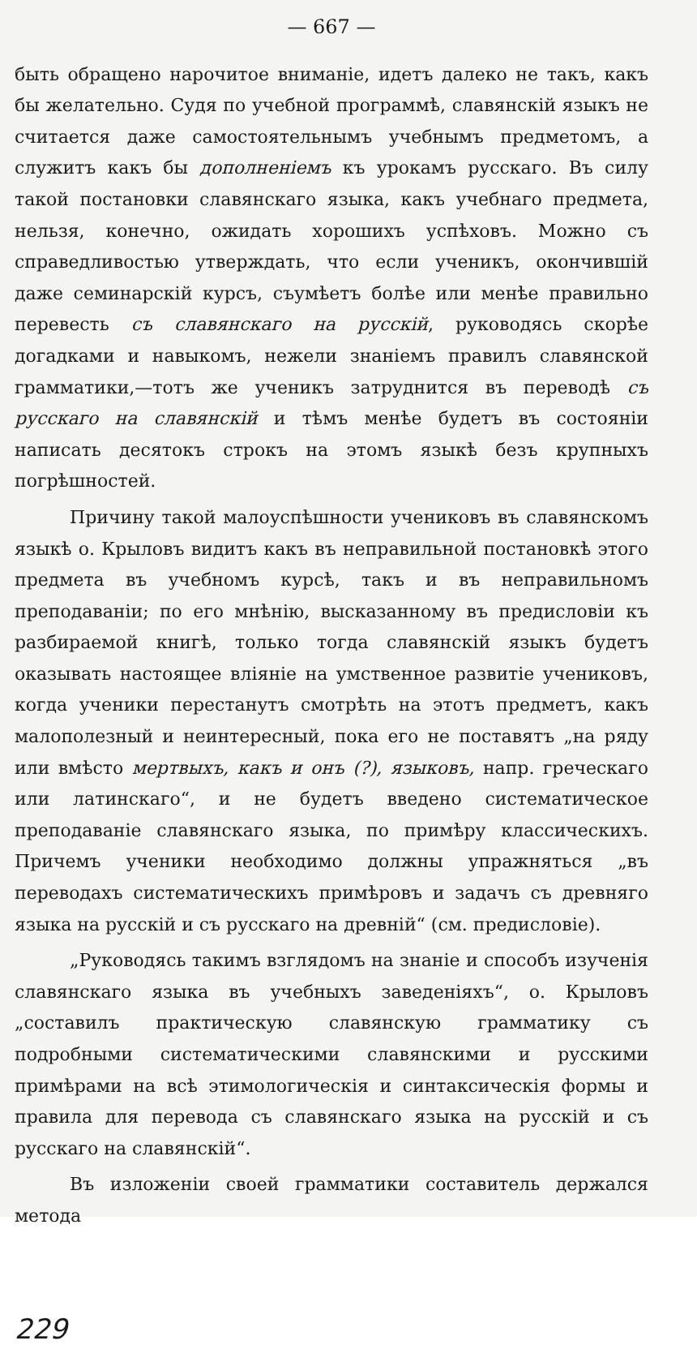— 667 —
быть обращено нарочитое вниманіе, идетъ далеко не такъ, какъ бы желательно. Судя по учебной программѣ, славянскій языкъ не считается даже самостоятельнымъ учебнымъ предметомъ, а служитъ какъ бы дополненіемъ къ урокамъ русскаго. Въ силу такой постановки славянскаго языка, какъ учебнаго предмета, нельзя, конечно, ожидать хорошихъ успѣховъ. Можно съ справедливостью утверждать, что если ученикъ, окончившій даже семинарскій курсъ, съумѣетъ болѣе или менѣе правильно перевесть съ славянскаго на русскій, руководясь скорѣе догадками и навыкомъ, нежели знаніемъ правилъ славянской грамматики,—тотъ же ученикъ затруднится въ переводѣ съ русскаго на славянскій и тѣмъ менѣе будетъ въ состояніи написать десятокъ строкъ на этомъ языкѣ безъ крупныхъ погрѣшностей.
Причину такой малоуспѣшности учениковъ въ славянскомъ языкѣ о. Крыловъ видитъ какъ въ неправильной постановкѣ этого предмета въ учебномъ курсѣ, такъ и въ неправильномъ преподаваніи; по его мнѣнію, высказанному въ предисловіи къ разбираемой книгѣ, только тогда славянскій языкъ будетъ оказывать настоящее вліяніе на умственное развитіе учениковъ, когда ученики перестанутъ смотрѣть на этотъ предметъ, какъ малополезный и неинтересный, пока его не поставятъ „на ряду или вмѣсто мертвыхъ, какъ и онъ (?), языковъ, напр. греческаго или латинскаго“, и не будетъ введено систематическое преподаваніе славянскаго языка, по примѣру классическихъ. Причемъ ученики необходимо должны упражняться „въ переводахъ систематическихъ примѣровъ и задачъ съ древняго языка на русскій и съ русскаго на древній“ (см. предисловіе).
„Руководясь такимъ взглядомъ на знаніе и способъ изученія славянскаго языка въ учебныхъ заведеніяхъ“, о. Крыловъ „составилъ практическую славянскую грамматику съ подробными систематическими славянскими и русскими примѣрами на всѣ этимологическія и синтаксическія формы и правила для перевода съ славянскаго языка на русскій и съ русскаго на славянскій“.
Въ изложеніи своей грамматики составитель держался метода
229